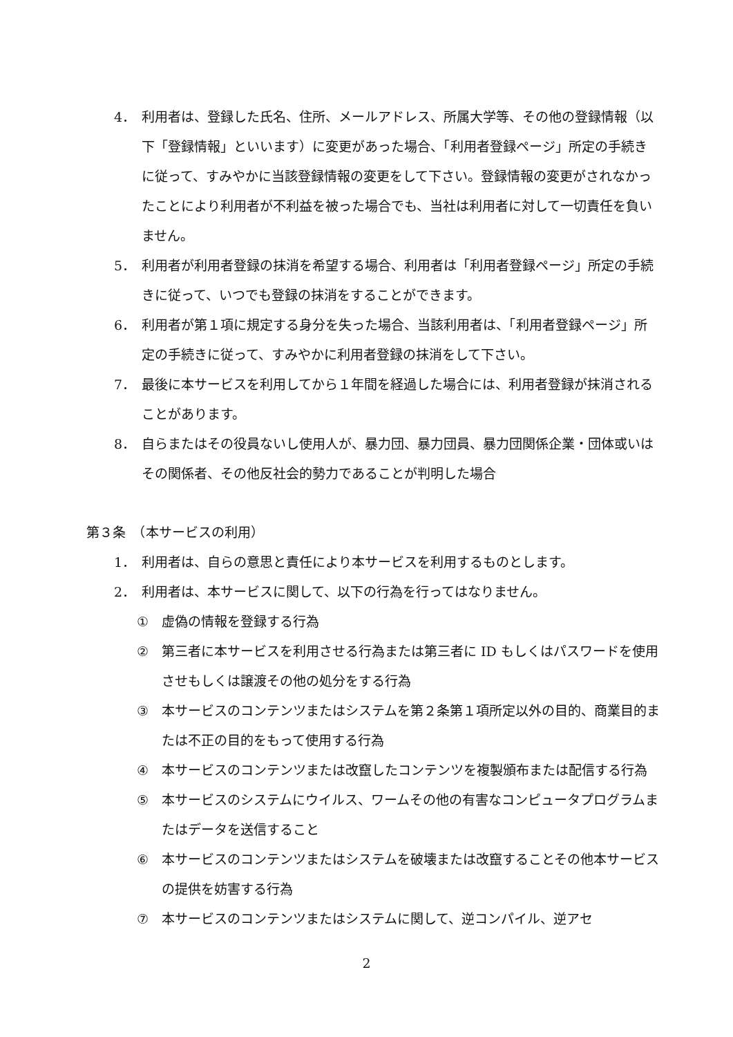4． 利用者は、登録した氏名、住所、メールアドレス、所属大学等、その他の登録情報（以下「登録情報」といいます）に変更があった場合、「利用者登録ページ」所定の手続きに従って、すみやかに当該登録情報の変更をして下さい。登録情報の変更がされなかったことにより利用者が不利益を被った場合でも、当社は利用者に対して一切責任を負いません。
5． 利用者が利用者登録の抹消を希望する場合、利用者は「利用者登録ページ」所定の手続きに従って、いつでも登録の抹消をすることができます。
6． 利用者が第１項に規定する身分を失った場合、当該利用者は、「利用者登録ページ」所定の手続きに従って、すみやかに利用者登録の抹消をして下さい。
7． 最後に本サービスを利用してから１年間を経過した場合には、利用者登録が抹消されることがあります。
8． 自らまたはその役員ないし使用人が、暴力団、暴力団員、暴力団関係企業・団体或いはその関係者、その他反社会的勢力であることが判明した場合
第３条　（本サービスの利用）
1． 利用者は、自らの意思と責任により本サービスを利用するものとします。
2． 利用者は、本サービスに関して、以下の行為を行ってはなりません。
① 虚偽の情報を登録する行為
② 第三者に本サービスを利用させる行為または第三者に ID もしくはパスワードを使用させもしくは譲渡その他の処分をする行為
③ 本サービスのコンテンツまたはシステムを第２条第１項所定以外の目的、商業目的または不正の目的をもって使用する行為
④ 本サービスのコンテンツまたは改竄したコンテンツを複製頒布または配信する行為
⑤ 本サービスのシステムにウイルス、ワームその他の有害なコンピュータプログラムまたはデータを送信すること
⑥ 本サービスのコンテンツまたはシステムを破壊または改竄することその他本サービスの提供を妨害する行為
⑦ 本サービスのコンテンツまたはシステムに関して、逆コンパイル、逆アセ
2